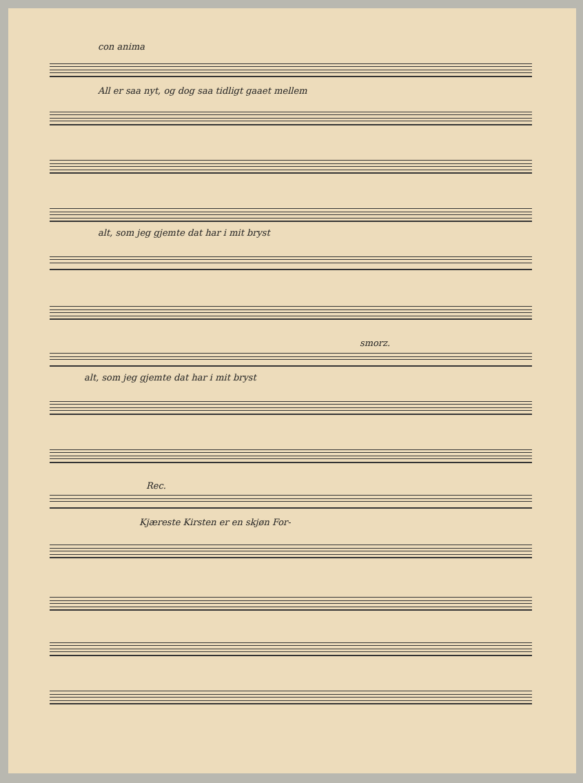con anima
All er saa nyt, og dog saa tidligt gaaet mellem
alt, som jeg gjemte dat har i mit bryst
smorz.
alt, som jeg gjemte dat har i mit bryst
Rec.
Kjæreste Kirsten er en skjøn For-